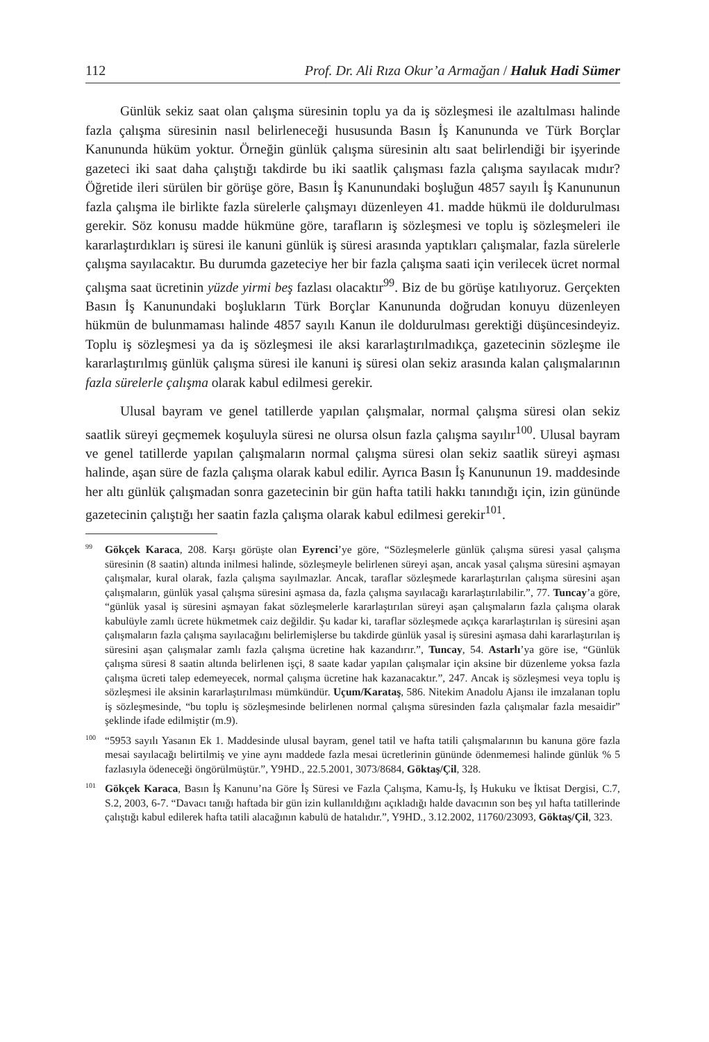112 Prof. Dr. Ali Rıza Okur’a Armağan / Haluk Hadi Sümer
Günlük sekiz saat olan çalışma süresinin toplu ya da iş sözleşmesi ile azaltılması halinde fazla çalışma süresinin nasıl belirleneceği hususunda Basın İş Kanununda ve Türk Borçlar Kanununda hüküm yoktur. Örneğin günlük çalışma süresinin altı saat belirlendiği bir işyerinde gazeteci iki saat daha çalıştığı takdirde bu iki saatlik çalışması fazla çalışma sayılacak mıdır? Öğretide ileri sürülen bir görüşe göre, Basın İş Kanunundaki boşluğun 4857 sayılı İş Kanununun fazla çalışma ile birlikte fazla sürelerle çalışmayı düzenleyen 41. madde hükmü ile doldurulması gerekir. Söz konusu madde hükmüne göre, tarafların iş sözleşmesi ve toplu iş sözleşmeleri ile kararlaştırdıkları iş süresi ile kanuni günlük iş süresi arasında yaptıkları çalışmalar, fazla sürelerle çalışma sayılacaktır. Bu durumda gazeteciye her bir fazla çalışma saati için verilecek ücret normal çalışma saat ücretinin yüzde yirmi beş fazlası olacaktır<sup>99</sup>. Biz de bu görüşe katılıyoruz. Gerçekten Basın İş Kanunundaki boşlukların Türk Borçlar Kanununda doğrudan konuyu düzenleyen hükmün de bulunmaması halinde 4857 sayılı Kanun ile doldurulması gerektiği düşüncesindeyiz. Toplu iş sözleşmesi ya da iş sözleşmesi ile aksi kararlaştırılmadıkça, gazetecinin sözleşme ile kararlaştırılmış günlük çalışma süresi ile kanuni iş süresi olan sekiz arasında kalan çalışmalarının fazla sürelerle çalışma olarak kabul edilmesi gerekir.
Ulusal bayram ve genel tatillerde yapılan çalışmalar, normal çalışma süresi olan sekiz saatlik süreyi geçmemek koşuluyla süresi ne olursa olsun fazla çalışma sayılır<sup>100</sup>. Ulusal bayram ve genel tatillerde yapılan çalışmaların normal çalışma süresi olan sekiz saatlik süreyi aşması halinde, aşan süre de fazla çalışma olarak kabul edilir. Ayrıca Basın İş Kanununun 19. maddesinde her altı günlük çalışmadan sonra gazetecinin bir gün hafta tatili hakkı tanındığı için, izin gününde gazetecinin çalıştığı her saatin fazla çalışma olarak kabul edilmesi gerekir<sup>101</sup>.
<sup>99</sup> Gökçek Karaca, 208. Karşı görüşte olan Eyrenci’ye göre, “Sözleşmelerle günlük çalışma süresi yasal çalışma süresinin (8 saatin) altında inilmesi halinde, sözleşmeyle belirlenen süreyi aşan, ancak yasal çalışma süresini aşmayan çalışmalar, kural olarak, fazla çalışma sayılmazlar. Ancak, taraflar sözleşmede kararlaştırılan çalışma süresini aşan çalışmaların, günlük yasal çalışma süresini aşmasa da, fazla çalışma sayılacağı kararlaştırılabilir.”, 77. Tuncay’a göre, “günlük yasal iş süresini aşmayan fakat sözleşmelerle kararlaştırılan süreyi aşan çalışmaların fazla çalışma olarak kabulüyle zamlı ücrete hükmetmek caiz değildir. Şu kadar ki, taraflar sözleşmede açıkça kararlaştırılan iş süresini aşan çalışmaların fazla çalışma sayılacağını belirlemişlerse bu takdirde günlük yasal iş süresini aşmasa dahi kararlaştırılan iş süresini aşan çalışmalar zamlı fazla çalışma ücretine hak kazandırır.”, Tuncay, 54. Astarlı’ya göre ise, “Günlük çalışma süresi 8 saatin altında belirlenen işçi, 8 saate kadar yapılan çalışmalar için aksine bir düzenleme yoksa fazla çalışma ücreti talep edemeyecek, normal çalışma ücretine hak kazanacaktır.”, 247. Ancak iş sözleşmesi veya toplu iş sözleşmesi ile aksinin kararlaştırılması mümkündür. Uçum/Karataş, 586. Nitekim Anadolu Ajansı ile imzalanan toplu iş sözleşmesinde, “bu toplu iş sözleşmesinde belirlenen normal çalışma süresinden fazla çalışmalar fazla mesaidir” şeklinde ifade edilmiştir (m.9).
<sup>100</sup> “5953 sayılı Yasanın Ek 1. Maddesinde ulusal bayram, genel tatil ve hafta tatili çalışmalarının bu kanuna göre fazla mesai sayılacağı belirtilmiş ve yine aynı maddede fazla mesai ücretlerinin gününde ödenmemesi halinde günlük % 5 fazlasıyla ödeneceği öngörülmüştür.”, Y9HD., 22.5.2001, 3073/8684, Göktaş/Çil, 328.
<sup>101</sup> Gökçek Karaca, Basın İş Kanunu’na Göre İş Süresi ve Fazla Çalışma, Kamu-İş, İş Hukuku ve İktisat Dergisi, C.7, S.2, 2003, 6-7. “Davacı tanığı haftada bir gün izin kullanıldığını açıkladığı halde davacının son beş yıl hafta tatillerinde çalıştığı kabul edilerek hafta tatili alacağının kabulü de hatalıdır.”, Y9HD., 3.12.2002, 11760/23093, Göktaş/Çil, 323.